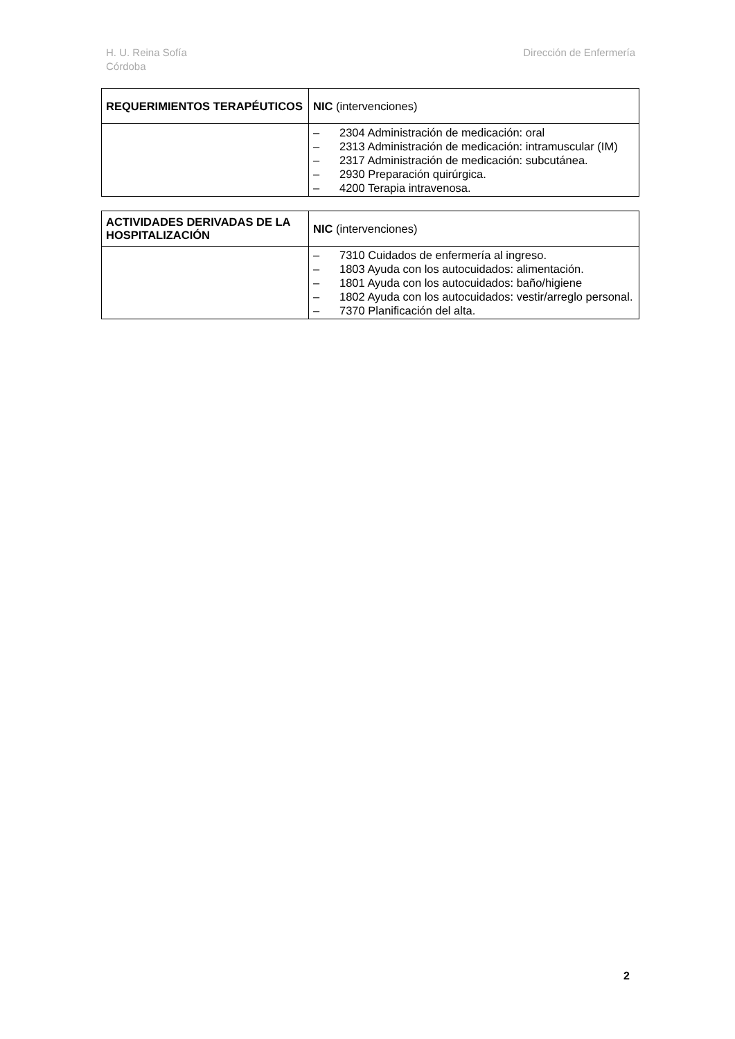H. U. Reina Sofía
Córdoba
Dirección de Enfermería
| REQUERIMIENTOS TERAPÉUTICOS | NIC (intervenciones) |
| --- | --- |
| | – 2304 Administración de medicación: oral – 2313 Administración de medicación: intramuscular (IM) – 2317 Administración de medicación: subcutánea. – 2930 Preparación quirúrgica. – 4200 Terapia intravenosa. |
| ACTIVIDADES DERIVADAS DE LA HOSPITALIZACIÓN | NIC (intervenciones) |
| --- | --- |
| | – 7310 Cuidados de enfermería al ingreso. – 1803 Ayuda con los autocuidados: alimentación. – 1801 Ayuda con los autocuidados: baño/higiene – 1802 Ayuda con los autocuidados: vestir/arreglo personal. – 7370 Planificación del alta. |
2